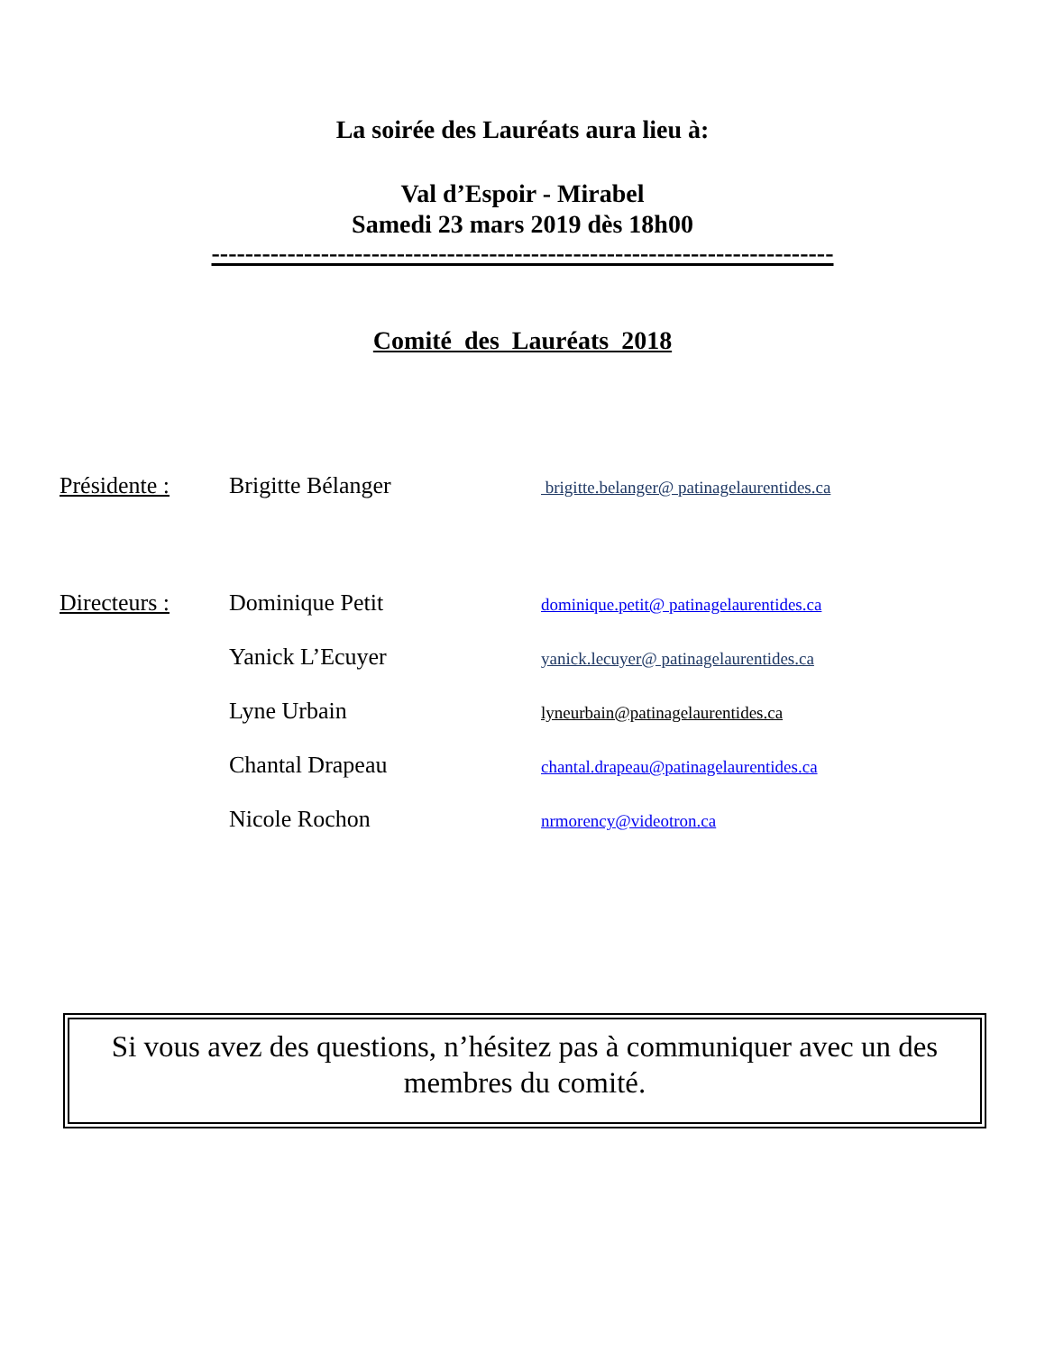La soirée des Lauréats aura lieu à:
Val d’Espoir - Mirabel
Samedi 23 mars 2019 dès 18h00
--------------------------------------------------------------------------
Comité des Lauréats 2018
Présidente : Brigitte Bélanger brigitte.belanger@ patinagelaurentides.ca
Directeurs : Dominique Petit dominique.petit@ patinagelaurentides.ca
Yanick L’Ecuyer yanick.lecuyer@ patinagelaurentides.ca
Lyne Urbain lyneurbain@patinagelaurentides.ca
Chantal Drapeau chantal.drapeau@patinagelaurentides.ca
Nicole Rochon nrmorency@videotron.ca
Si vous avez des questions, n’hésitez pas à communiquer avec un des membres du comité.